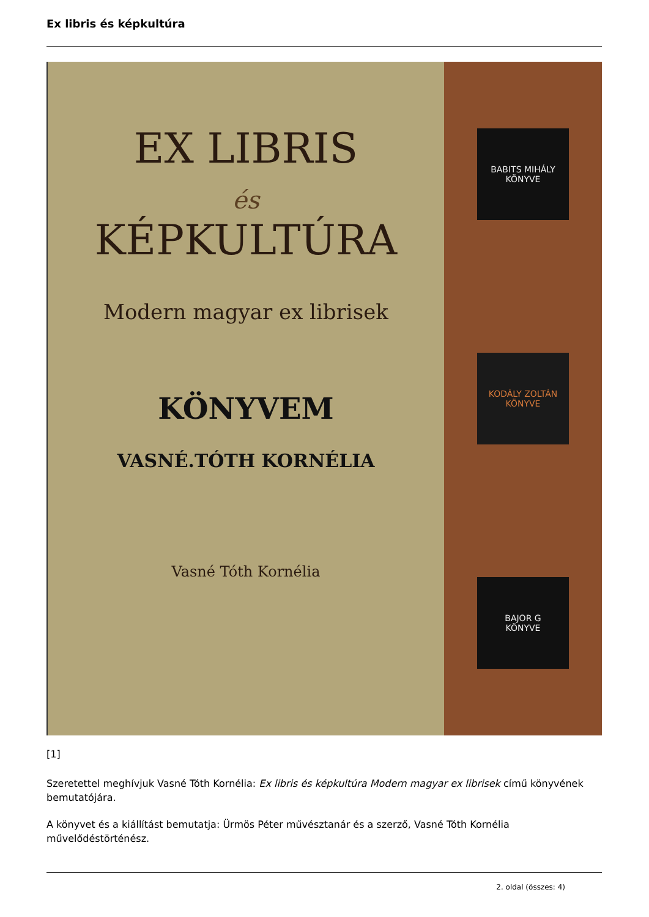Ex libris és képkultúra
EX LIBRIS
és
KÉPKULTÚRA
Modern magyar ex librisek
KÖNYVEM
VASNÉ.TÓTH KORNÉLIA
Vasné Tóth Kornélia
BABITS MIHÁLY
KÖNYVE
KODÁLY ZOLTÁN
KÖNYVE
BAJOR G
KÖNYVE
[1]
Szeretettel meghívjuk Vasné Tóth Kornélia: Ex libris és képkultúra Modern magyar ex librisek című könyvének bemutatójára.
A könyvet és a kiállítást bemutatja: Ürmös Péter művésztanár és a szerző, Vasné Tóth Kornélia művelődéstörténész.
2. oldal (összes: 4)